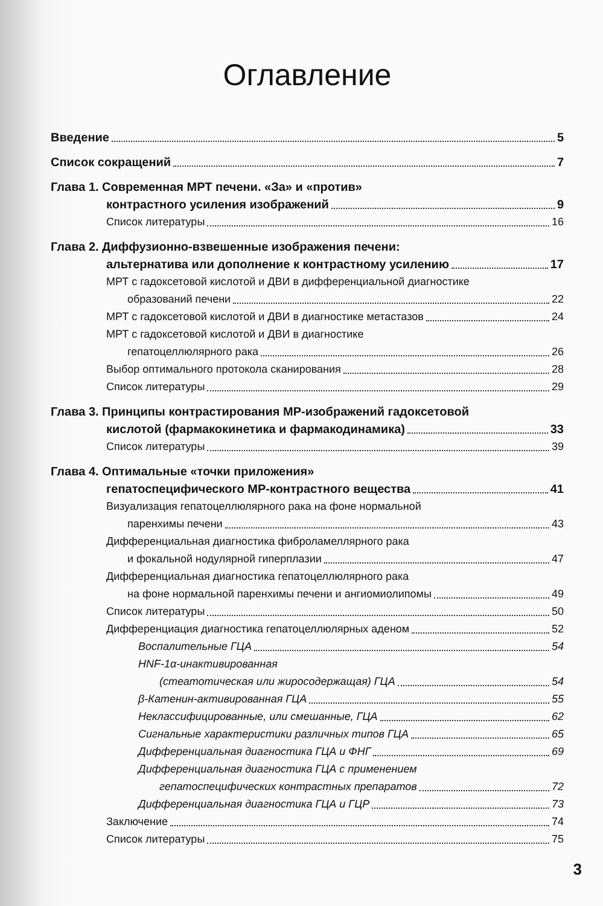Оглавление
Введение 5
Список сокращений 7
Глава 1. Современная МРТ печени. «За» и «против»
контрастного усиления изображений 9
Список литературы 16
Глава 2. Диффузионно-взвешенные изображения печени:
альтернатива или дополнение к контрастному усилению 17
МРТ с гадоксетовой кислотой и ДВИ в дифференциальной диагностике
образований печени 22
МРТ с гадоксетовой кислотой и ДВИ в диагностике метастазов 24
МРТ с гадоксетовой кислотой и ДВИ в диагностике
гепатоцеллюлярного рака 26
Выбор оптимального протокола сканирования 28
Список литературы 29
Глава 3. Принципы контрастирования МР-изображений гадоксетовой
кислотой (фармакокинетика и фармакодинамика) 33
Список литературы 39
Глава 4. Оптимальные «точки приложения»
гепатоспецифического МР-контрастного вещества 41
Визуализация гепатоцеллюлярного рака на фоне нормальной
паренхимы печени 43
Дифференциальная диагностика фиброламеллярного рака
и фокальной нодулярной гиперплазии 47
Дифференциальная диагностика гепатоцеллюлярного рака
на фоне нормальной паренхимы печени и ангиомиолипомы 49
Список литературы 50
Дифференциация диагностика гепатоцеллюлярных аденом 52
Воспалительные ГЦА 54
HNF-1α-инактивированная
(стеатотическая или жиросодержащая) ГЦА 54
β-Катенин-активированная ГЦА 55
Неклассифицированные, или смешанные, ГЦА 62
Сигнальные характеристики различных типов ГЦА 65
Дифференциальная диагностика ГЦА и ФНГ 69
Дифференциальная диагностика ГЦА с применением
гепатоспецифических контрастных препаратов 72
Дифференциальная диагностика ГЦА и ГЦР 73
Заключение 74
Список литературы 75
3